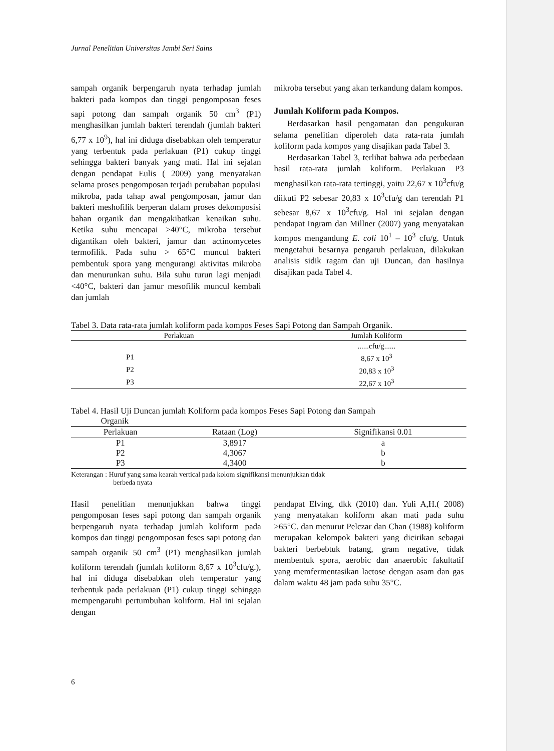Jurnal Penelitian Universitas Jambi Seri Sains
sampah organik berpengaruh nyata terhadap jumlah bakteri pada kompos dan tinggi pengomposan feses sapi potong dan sampah organik 50 cm<sup>3</sup> (P1) menghasilkan jumlah bakteri terendah (jumlah bakteri 6,77 x 10<sup>9</sup>), hal ini diduga disebabkan oleh temperatur yang terbentuk pada perlakuan (P1) cukup tinggi sehingga bakteri banyak yang mati. Hal ini sejalan dengan pendapat Eulis ( 2009) yang menyatakan selama proses pengomposan terjadi perubahan populasi mikroba, pada tahap awal pengomposan, jamur dan bakteri meshofilik berperan dalam proses dekomposisi bahan organik dan mengakibatkan kenaikan suhu. Ketika suhu mencapai >40°C, mikroba tersebut digantikan oleh bakteri, jamur dan actinomycetes termofilik. Pada suhu > 65°C muncul bakteri pembentuk spora yang mengurangi aktivitas mikroba dan menurunkan suhu. Bila suhu turun lagi menjadi <40°C, bakteri dan jamur mesofilik muncul kembali dan jumlah
mikroba tersebut yang akan terkandung dalam kompos.
Jumlah Koliform pada Kompos.
Berdasarkan hasil pengamatan dan pengukuran selama penelitian diperoleh data rata-rata jumlah koliform pada kompos yang disajikan pada Tabel 3.
Berdasarkan Tabel 3, terlihat bahwa ada perbedaan hasil rata-rata jumlah koliform. Perlakuan P3 menghasilkan rata-rata tertinggi, yaitu 22,67 x 10<sup>3</sup>cfu/g diikuti P2 sebesar 20,83 x 10<sup>3</sup>cfu/g dan terendah P1 sebesar 8,67 x 10<sup>3</sup>cfu/g. Hal ini sejalan dengan pendapat Ingram dan Millner (2007) yang menyatakan kompos mengandung E. coli 10<sup>1</sup> – 10<sup>3</sup> cfu/g. Untuk mengetahui besarnya pengaruh perlakuan, dilakukan analisis sidik ragam dan uji Duncan, dan hasilnya disajikan pada Tabel 4.
Tabel 3. Data rata-rata jumlah koliform pada kompos Feses Sapi Potong dan Sampah Organik.
| Perlakuan | Jumlah Koliform |
| --- | --- |
| | ......cfu/g...... |
| P1 | 8,67 x 10<sup>3</sup> |
| P2 | 20,83 x 10<sup>3</sup> |
| P3 | 22,67 x 10<sup>3</sup> |
Tabel 4. Hasil Uji Duncan jumlah Koliform pada kompos Feses Sapi Potong dan Sampah
Organik
| Perlakuan | Rataan (Log) | Signifikansi 0.01 |
| --- | --- | --- |
| P1 | 3,8917 | a |
| P2 | 4,3067 | b |
| P3 | 4,3400 | b |
Keterangan : Huruf yang sama kearah vertical pada kolom signifikansi menunjukkan tidak
berbeda nyata
Hasil penelitian menunjukkan bahwa tinggi pengomposan feses sapi potong dan sampah organik berpengaruh nyata terhadap jumlah koliform pada kompos dan tinggi pengomposan feses sapi potong dan sampah organik 50 cm<sup>3</sup> (P1) menghasilkan jumlah koliform terendah (jumlah koliform 8,67 x 10<sup>3</sup>cfu/g.), hal ini diduga disebabkan oleh temperatur yang terbentuk pada perlakuan (P1) cukup tinggi sehingga mempengaruhi pertumbuhan koliform. Hal ini sejalan dengan
pendapat Elving, dkk (2010) dan. Yuli A,H.( 2008) yang menyatakan koliform akan mati pada suhu >65°C. dan menurut Pelczar dan Chan (1988) koliform merupakan kelompok bakteri yang dicirikan sebagai bakteri berbebtuk batang, gram negative, tidak membentuk spora, aerobic dan anaerobic fakultatif yang memfermentasikan lactose dengan asam dan gas dalam waktu 48 jam pada suhu 35°C.
6